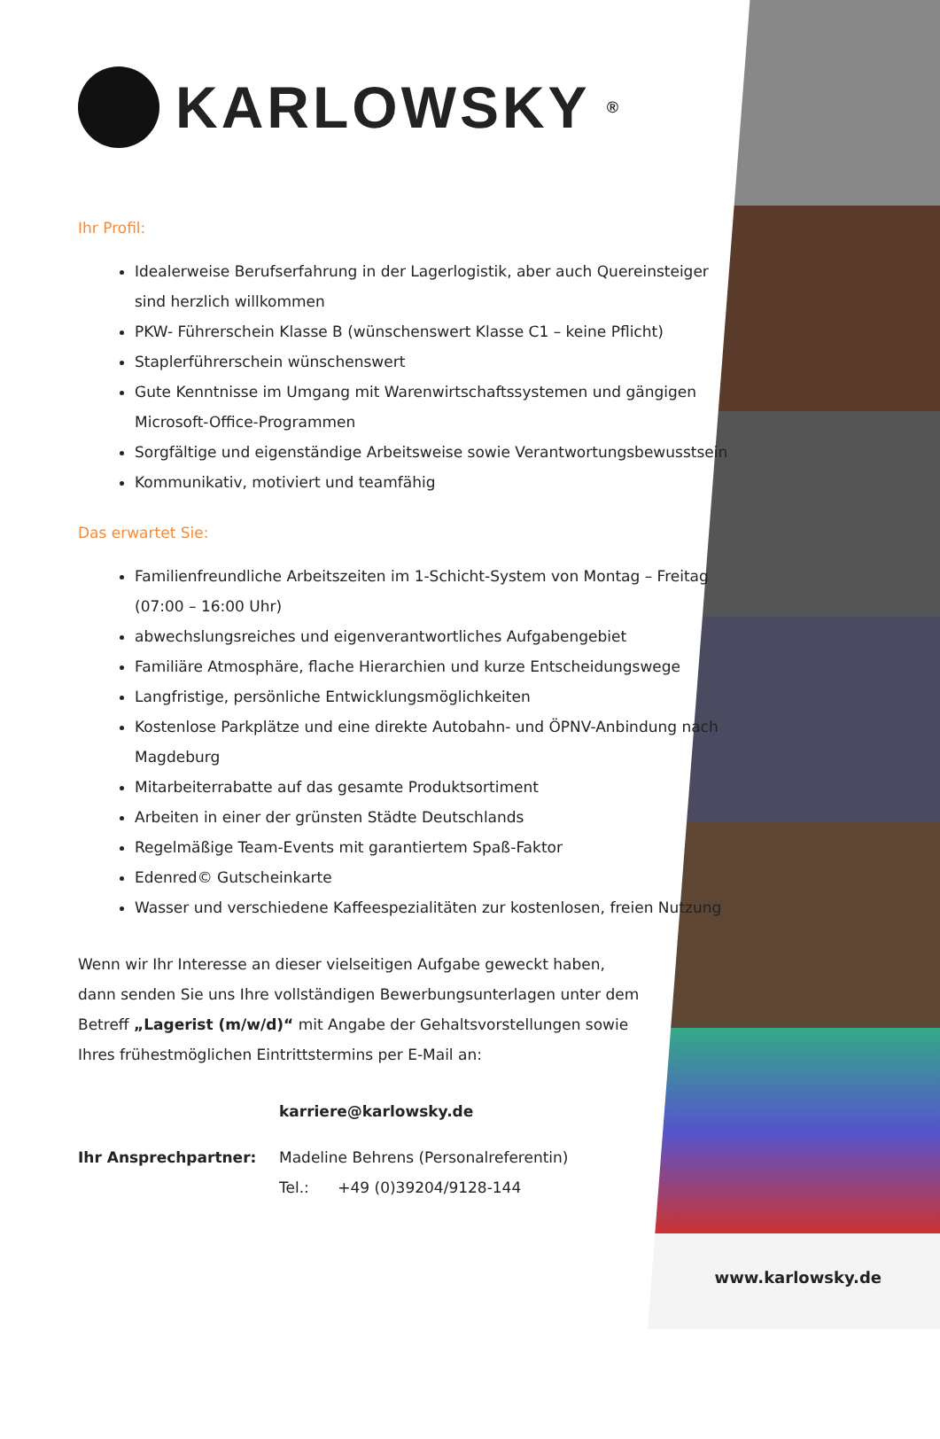KARLOWSKY<sup>®</sup>
Ihr Profil:
Idealerweise Berufserfahrung in der Lagerlogistik, aber auch Quereinsteiger sind herzlich willkommen
PKW- Führerschein Klasse B (wünschenswert Klasse C1 – keine Pflicht)
Staplerführerschein wünschenswert
Gute Kenntnisse im Umgang mit Warenwirtschaftssystemen und gängigen Microsoft-Office-Programmen
Sorgfältige und eigenständige Arbeitsweise sowie Verantwortungsbewusstsein
Kommunikativ, motiviert und teamfähig
Das erwartet Sie:
Familienfreundliche Arbeitszeiten im 1-Schicht-System von Montag – Freitag (07:00 – 16:00 Uhr)
abwechslungsreiches und eigenverantwortliches Aufgabengebiet
Familiäre Atmosphäre, flache Hierarchien und kurze Entscheidungswege
Langfristige, persönliche Entwicklungsmöglichkeiten
Kostenlose Parkplätze und eine direkte Autobahn- und ÖPNV-Anbindung nach Magdeburg
Mitarbeiterrabatte auf das gesamte Produktsortiment
Arbeiten in einer der grünsten Städte Deutschlands
Regelmäßige Team-Events mit garantiertem Spaß-Faktor
Edenred© Gutscheinkarte
Wasser und verschiedene Kaffeespezialitäten zur kostenlosen, freien Nutzung
Wenn wir Ihr Interesse an dieser vielseitigen Aufgabe geweckt haben, dann senden Sie uns Ihre vollständigen Bewerbungsunterlagen unter dem Betreff „Lagerist (m/w/d)“ mit Angabe der Gehaltsvorstellungen sowie Ihres frühestmöglichen Eintrittstermins per E-Mail an:
karriere@karlowsky.de
Ihr Ansprechpartner: Madeline Behrens (Personalreferentin)
Tel.: +49 (0)39204/9128-144
www.karlowsky.de